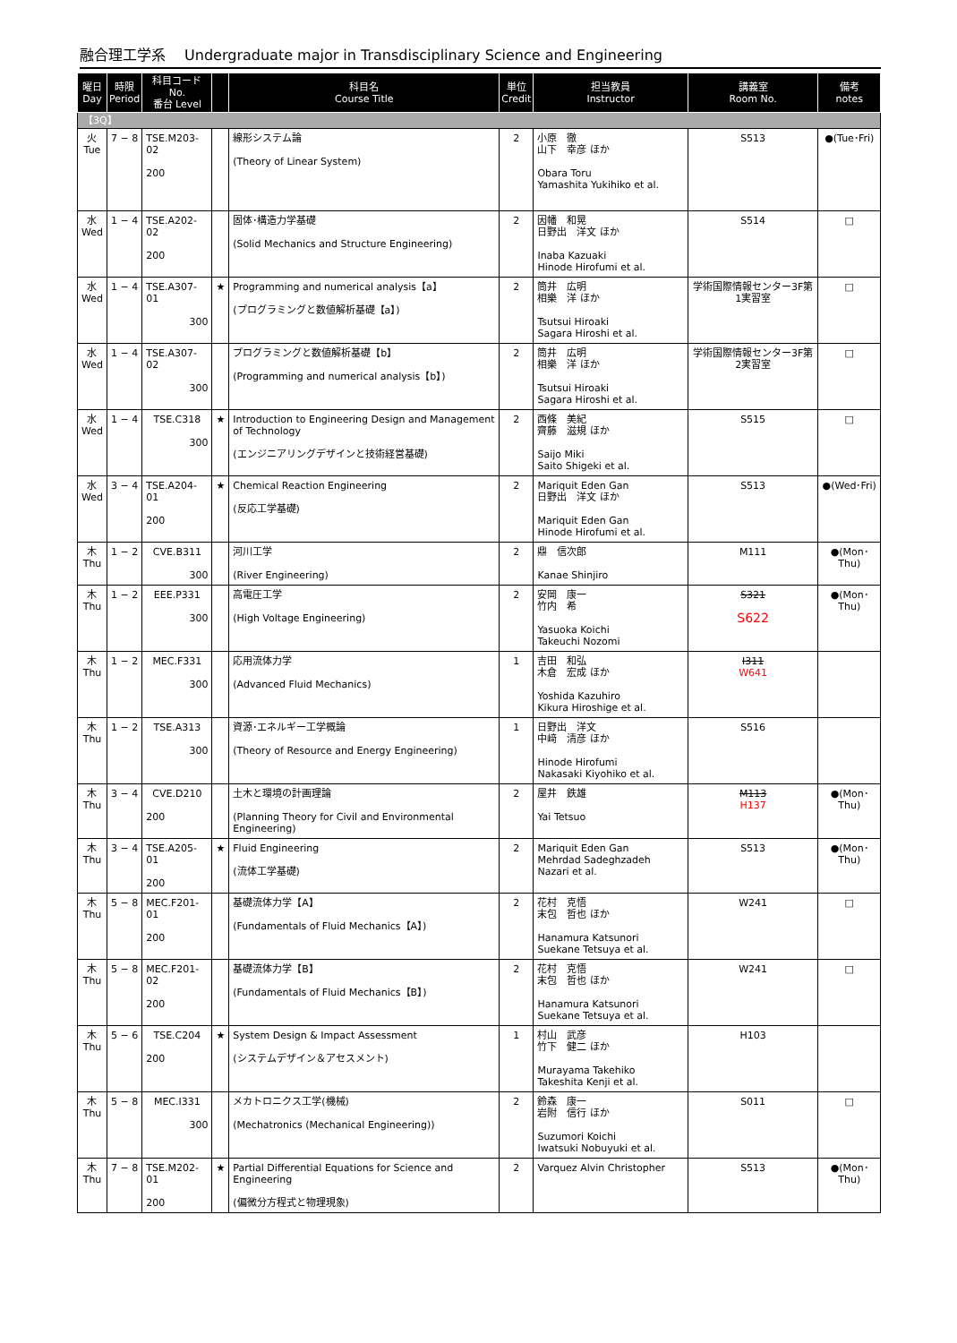融合理工学系　 Undergraduate major in Transdisciplinary Science and Engineering
| 曜日 Day | 時限 Period | 科目コード No. 番台 Level | | 科目名 Course Title | 単位 Credit | 担当教員 Instructor | 講義室 Room No. | 備考 notes |
| --- | --- | --- | --- | --- | --- | --- | --- | --- |
| 【3Q】 | | | | | | | | |
| 火 Tue | 7 − 8 | TSE.M203-02 200 | | 線形システム論 (Theory of Linear System) | 2 | 小原 徹 山下 幸彦 ほか Obara Toru Yamashita Yukihiko et al. | S513 | ●(Tue･Fri) |
| 水 Wed | 1 − 4 | TSE.A202-02 200 | | 固体･構造力学基礎 (Solid Mechanics and Structure Engineering) | 2 | 因幡 和晃 日野出 洋文 ほか Inaba Kazuaki Hinode Hirofumi et al. | S514 | □ |
| 水 Wed | 1 − 4 | TSE.A307-01 300 | ★ | Programming and numerical analysis【a】 (プログラミングと数値解析基礎【a】) | 2 | 筒井 広明 相樂 洋 ほか Tsutsui Hiroaki Sagara Hiroshi et al. | 学術国際情報センター3F第1実習室 | □ |
| 水 Wed | 1 − 4 | TSE.A307-02 300 | | プログラミングと数値解析基礎【b】 (Programming and numerical analysis【b】) | 2 | 筒井 広明 相樂 洋 ほか Tsutsui Hiroaki Sagara Hiroshi et al. | 学術国際情報センター3F第2実習室 | □ |
| 水 Wed | 1 − 4 | TSE.C318 300 | ★ | Introduction to Engineering Design and Management of Technology (エンジニアリングデザインと技術経営基礎) | 2 | 西條 美紀 齊藤 滋規 ほか Saijo Miki Saito Shigeki et al. | S515 | □ |
| 水 Wed | 3 − 4 | TSE.A204-01 200 | ★ | Chemical Reaction Engineering (反応工学基礎) | 2 | Mariquit Eden Gan 日野出 洋文 ほか Mariquit Eden Gan Hinode Hirofumi et al. | S513 | ●(Wed･Fri) |
| 木 Thu | 1 − 2 | CVE.B311 300 | | 河川工学 (River Engineering) | 2 | 鼎 信次郎 Kanae Shinjiro | M111 | ●(Mon･Thu) |
| 木 Thu | 1 − 2 | EEE.P331 300 | | 高電圧工学 (High Voltage Engineering) | 2 | 安岡 康一 竹内 希 Yasuoka Koichi Takeuchi Nozomi | S321 S622 | ●(Mon･Thu) |
| 木 Thu | 1 − 2 | MEC.F331 300 | | 応用流体力学 (Advanced Fluid Mechanics) | 1 | 吉田 和弘 木倉 宏成 ほか Yoshida Kazuhiro Kikura Hiroshige et al. | I311 W641 | |
| 木 Thu | 1 − 2 | TSE.A313 300 | | 資源･エネルギー工学概論 (Theory of Resource and Energy Engineering) | 1 | 日野出 洋文 中﨑 清彦 ほか Hinode Hirofumi Nakasaki Kiyohiko et al. | S516 | |
| 木 Thu | 3 − 4 | CVE.D210 200 | | 土木と環境の計画理論 (Planning Theory for Civil and Environmental Engineering) | 2 | 屋井 鉄雄 Yai Tetsuo | M113 H137 | ●(Mon･Thu) |
| 木 Thu | 3 − 4 | TSE.A205-01 200 | ★ | Fluid Engineering (流体工学基礎) | 2 | Mariquit Eden Gan Mehrdad Sadeghzadeh Nazari et al. | S513 | ●(Mon･Thu) |
| 木 Thu | 5 − 8 | MEC.F201-01 200 | | 基礎流体力学【A】 (Fundamentals of Fluid Mechanics【A】) | 2 | 花村 克悟 末包 哲也 ほか Hanamura Katsunori Suekane Tetsuya et al. | W241 | □ |
| 木 Thu | 5 − 8 | MEC.F201-02 200 | | 基礎流体力学【B】 (Fundamentals of Fluid Mechanics【B】) | 2 | 花村 克悟 末包 哲也 ほか Hanamura Katsunori Suekane Tetsuya et al. | W241 | □ |
| 木 Thu | 5 − 6 | TSE.C204 200 | ★ | System Design & Impact Assessment (システムデザイン＆アセスメント) | 1 | 村山 武彦 竹下 健二 ほか Murayama Takehiko Takeshita Kenji et al. | H103 | |
| 木 Thu | 5 − 8 | MEC.I331 300 | | メカトロニクス工学(機械) (Mechatronics (Mechanical Engineering)) | 2 | 鈴森 康一 岩附 信行 ほか Suzumori Koichi Iwatsuki Nobuyuki et al. | S011 | □ |
| 木 Thu | 7 − 8 | TSE.M202-01 200 | ★ | Partial Differential Equations for Science and Engineering (偏微分方程式と物理現象) | 2 | Varquez Alvin Christopher | S513 | ●(Mon･Thu) |